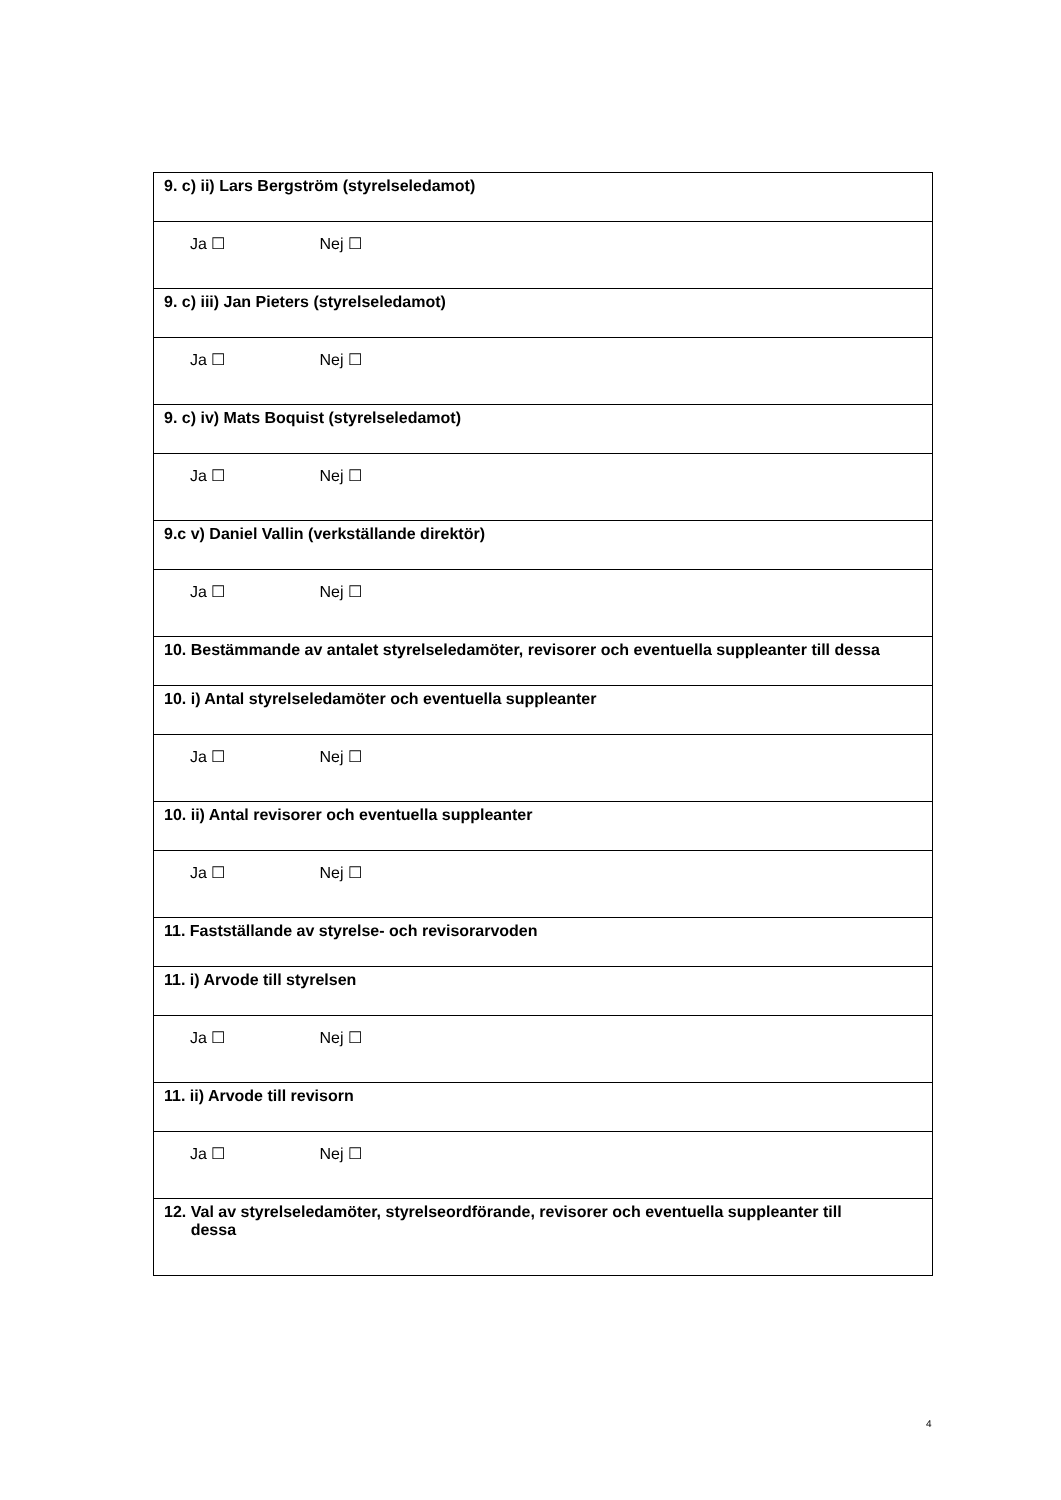| 9. c) ii) Lars Bergström (styrelseledamot) |
| Ja ☐ Nej ☐ |
| 9. c) iii) Jan Pieters (styrelseledamot) |
| Ja ☐ Nej ☐ |
| 9. c) iv) Mats Boquist (styrelseledamot) |
| Ja ☐ Nej ☐ |
| 9.c v) Daniel Vallin (verkställande direktör) |
| Ja ☐ Nej ☐ |
| 10. Bestämmande av antalet styrelseledamöter, revisorer och eventuella suppleanter till dessa |
| 10. i) Antal styrelseledamöter och eventuella suppleanter |
| Ja ☐ Nej ☐ |
| 10. ii) Antal revisorer och eventuella suppleanter |
| Ja ☐ Nej ☐ |
| 11. Fastställande av styrelse- och revisorarvoden |
| 11. i) Arvode till styrelsen |
| Ja ☐ Nej ☐ |
| 11. ii) Arvode till revisorn |
| Ja ☐ Nej ☐ |
| 12. Val av styrelseledamöter, styrelseordförande, revisorer och eventuella suppleanter till dessa |
4